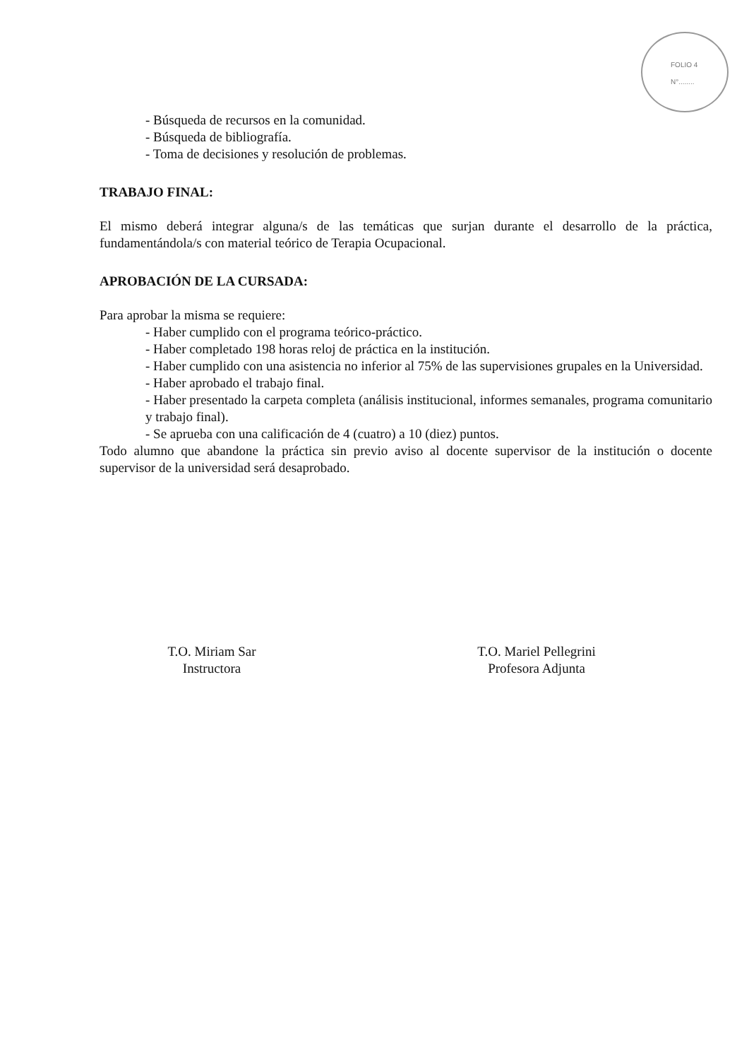FOLIO 4
N°........
- Búsqueda de recursos en la comunidad.
- Búsqueda de bibliografía.
- Toma de decisiones y resolución de problemas.
TRABAJO FINAL:
El mismo deberá integrar alguna/s de las temáticas que surjan durante el desarrollo de la práctica, fundamentándola/s con material teórico de Terapia Ocupacional.
APROBACIÓN DE LA CURSADA:
Para aprobar la misma se requiere:
- Haber cumplido con el programa teórico-práctico.
- Haber completado 198 horas reloj de práctica en la institución.
- Haber cumplido con una asistencia no inferior al 75% de las supervisiones grupales en la Universidad.
- Haber aprobado el trabajo final.
- Haber presentado la carpeta completa (análisis institucional, informes semanales, programa comunitario y trabajo final).
- Se aprueba con una calificación de 4 (cuatro) a 10 (diez) puntos.
Todo alumno que abandone la práctica sin previo aviso al docente supervisor de la institución o docente supervisor de la universidad será desaprobado.
T.O. Miriam Sar
Instructora
T.O. Mariel Pellegrini
Profesora Adjunta